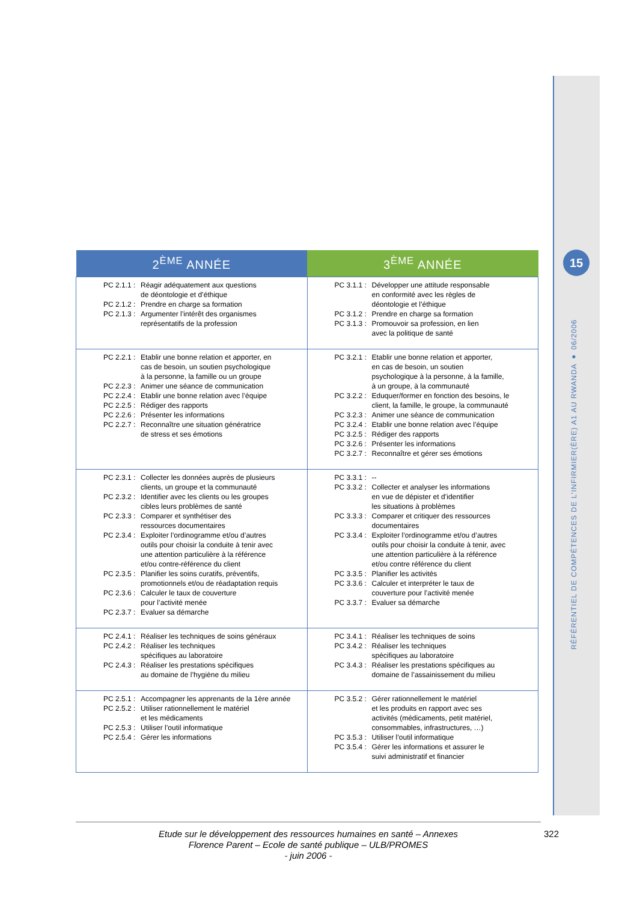15
RÉFÉRENTIEL DE COMPÉTENCES DE L’INFIRMIER(ÈRE) A1 AU RWANDA ● 06/2006
| 2<sup>ÈME</sup> ANNÉE | 3<sup>ÈME</sup> ANNÉE |
| --- | --- |
| PC 2.1.1 : Réagir adéquatement aux questions de déontologie et d’éthique PC 2.1.2 : Prendre en charge sa formation PC 2.1.3 : Argumenter l’intérêt des organismes représentatifs de la profession | PC 3.1.1 : Développer une attitude responsable en conformité avec les règles de déontologie et l’éthique PC 3.1.2 : Prendre en charge sa formation PC 3.1.3 : Promouvoir sa profession, en lien avec la politique de santé |
| PC 2.2.1 : Etablir une bonne relation et apporter, en cas de besoin, un soutien psychologique à la personne, la famille ou un groupe PC 2.2.3 : Animer une séance de communication PC 2.2.4 : Etablir une bonne relation avec l’équipe PC 2.2.5 : Rédiger des rapports PC 2.2.6 : Présenter les informations PC 2.2.7 : Reconnaître une situation génératrice de stress et ses émotions | PC 3.2.1 : Etablir une bonne relation et apporter, en cas de besoin, un soutien psychologique à la personne, à la famille, à un groupe, à la communauté PC 3.2.2 : Eduquer/former en fonction des besoins, le client, la famille, le groupe, la communauté PC 3.2.3 : Animer une séance de communication PC 3.2.4 : Etablir une bonne relation avec l’équipe PC 3.2.5 : Rédiger des rapports PC 3.2.6 : Présenter les informations PC 3.2.7 : Reconnaître et gérer ses émotions |
| PC 2.3.1 : Collecter les données auprès de plusieurs clients, un groupe et la communauté PC 2.3.2 : Identifier avec les clients ou les groupes cibles leurs problèmes de santé PC 2.3.3 : Comparer et synthétiser des ressources documentaires PC 2.3.4 : Exploiter l’ordinogramme et/ou d’autres outils pour choisir la conduite à tenir avec une attention particulière à la référence et/ou contre-référence du client PC 2.3.5 : Planifier les soins curatifs, préventifs, promotionnels et/ou de réadaptation requis PC 2.3.6 : Calculer le taux de couverture pour l’activité menée PC 2.3.7 : Evaluer sa démarche | PC 3.3.1 : -- PC 3.3.2 : Collecter et analyser les informations en vue de dépister et d’identifier les situations à problèmes PC 3.3.3 : Comparer et critiquer des ressources documentaires PC 3.3.4 : Exploiter l’ordinogramme et/ou d’autres outils pour choisir la conduite à tenir, avec une attention particulière à la référence et/ou contre référence du client PC 3.3.5 : Planifier les activités PC 3.3.6 : Calculer et interpréter le taux de couverture pour l’activité menée PC 3.3.7 : Evaluer sa démarche |
| PC 2.4.1 : Réaliser les techniques de soins généraux PC 2.4.2 : Réaliser les techniques spécifiques au laboratoire PC 2.4.3 : Réaliser les prestations spécifiques au domaine de l’hygiène du milieu | PC 3.4.1 : Réaliser les techniques de soins PC 3.4.2 : Réaliser les techniques spécifiques au laboratoire PC 3.4.3 : Réaliser les prestations spécifiques au domaine de l’assainissement du milieu |
| PC 2.5.1 : Accompagner les apprenants de la 1ère année PC 2.5.2 : Utiliser rationnellement le matériel et les médicaments PC 2.5.3 : Utiliser l’outil informatique PC 2.5.4 : Gérer les informations | PC 3.5.2 : Gérer rationnellement le matériel et les produits en rapport avec ses activités (médicaments, petit matériel, consommables, infrastructures, …) PC 3.5.3 : Utiliser l’outil informatique PC 3.5.4 : Gérer les informations et assurer le suivi administratif et financier |
Etude sur le développement des ressources humaines en santé – Annexes
Florence Parent – Ecole de santé publique – ULB/PROMES
- juin 2006 -
322